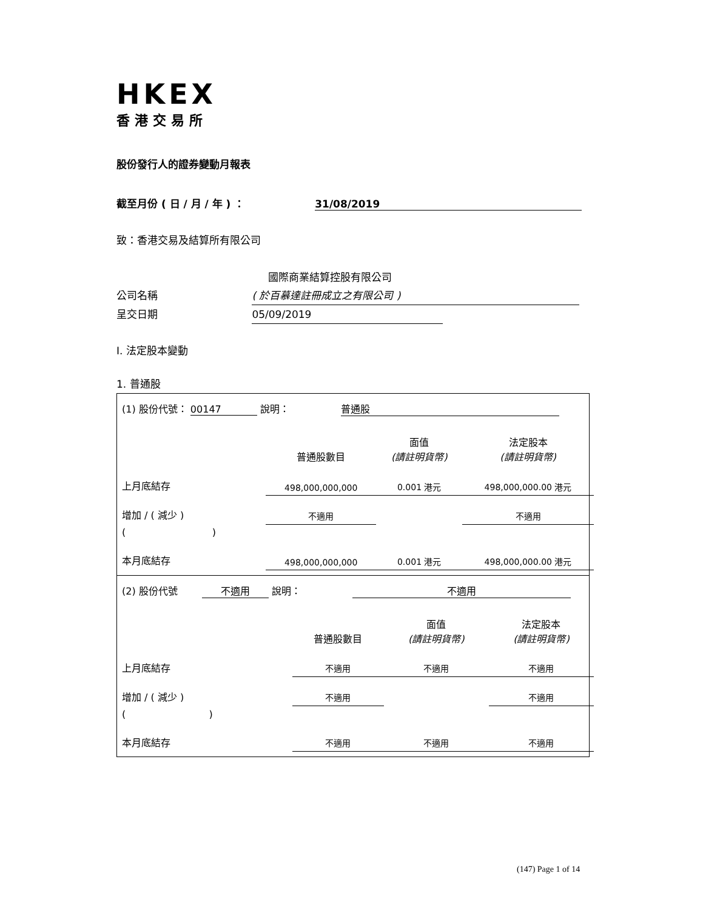HKEX
香港交易所
股份發行人的證券變動月報表
截至月份 ( 日 / 月 / 年 ) ： 31/08/2019
致：香港交易及結算所有限公司
國際商業結算控股有限公司
公司名稱 ( 於百慕達註冊成立之有限公司 )
呈交日期 05/09/2019
I. 法定股本變動
1. 普通股
| (1) 股份代號： 00147 說明： 普通股 | | | | |
| | | 普通股數目 | 面值 (請註明貨幣) | 法定股本 (請註明貨幣) |
| 上月底結存 | | 498,000,000,000 | 0.001 港元 | 498,000,000.00 港元 |
| 增加 / ( 減少 ) | | 不適用 | | 不適用 |
| ( ) | | | | |
| 本月底結存 | | 498,000,000,000 | 0.001 港元 | 498,000,000.00 港元 |
| (2) 股份代號 不適用 說明： 不適用 | | | | |
| | | 普通股數目 | 面值 (請註明貨幣) | 法定股本 (請註明貨幣) |
| 上月底結存 | | 不適用 | 不適用 | 不適用 |
| 增加 / ( 減少 ) | | 不適用 | | 不適用 |
| ( ) | | | | |
| 本月底結存 | | 不適用 | 不適用 | 不適用 |
(147) Page 1 of 14